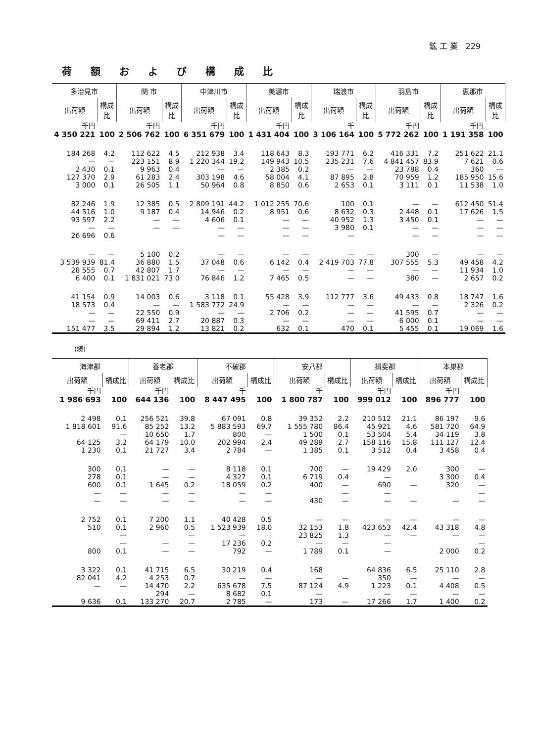鉱 工 業 229
荷額および構成比
| 多治見市 | | 関 市 | | 中津川市 | | 美濃市 | | 瑞浪市 | | 羽島市 | | 恵那市 | |
| --- | --- | --- | --- | --- | --- | --- | --- | --- | --- | --- | --- | --- | --- |
| 出荷額 | 構成比 | 出荷額 | 構成比 | 出荷額 | 構成比 | 出荷額 | 構成比 | 出荷額 | 構成比 | 出荷額 | 構成比 | 出荷額 | 構成比 |
| 千円 | | 千円 | | 千円 | | 千円 | | 千 | | 千円 | | 千円 | |
| 4 350 221 | 100 | 2 506 762 | 100 | 6 351 679 | 100 | 1 431 404 | 100 | 3 106 164 | 100 | 5 772 262 | 100 | 1 191 358 | 100 |
| 184 268 | 4.2 | 112 622 | 4.5 | 212 938 | 3.4 | 118 643 | 8.3 | 193 771 | 6.2 | 416 331 | 7.2 | 251 622 | 21.1 |
| — | — | 223 151 | 8.9 | 1 220 344 | 19.2 | 149 943 | 10.5 | 235 231 | 7.6 | 4 841 457 | 83.9 | 7 621 | 0.6 |
| 2 430 | 0.1 | 9 963 | 0.4 | — | — | 2 385 | 0.2 | — | — | 23 788 | 0.4 | 360 | — |
| 127 370 | 2.9 | 61 283 | 2.4 | 303 198 | 4.6 | 58 004 | 4.1 | 87 895 | 2.8 | 70 959 | 1.2 | 185 950 | 15.6 |
| 3 000 | 0.1 | 26 505 | 1.1 | 50 964 | 0.8 | 8 850 | 0.6 | 2 653 | 0.1 | 3 111 | 0.1 | 11 538 | 1.0 |
| 82 246 | 1.9 | 12 385 | 0.5 | 2 809 191 | 44.2 | 1 012 255 | 70.6 | 100 | 0.1 | — | — | 612 450 | 51.4 |
| 44 516 | 1.0 | 9 187 | 0.4 | 14 946 | 0.2 | 8 951 | 0.6 | 8 632 | 0.3 | 2 448 | 0.1 | 17 626 | 1.5 |
| 93 597 | 2.2 | — | — | 4 606 | 0.1 | — | — | 40 952 | 1.3 | 3 450 | 0.1 | — | — |
| — | — | — | — | — | — | — | — | 3 980 | 0.1 | — | — | — | — |
| 26 696 | 0.6 | | | — | — | — | — | — | | — | — | — | — |
| — | — | 5 100 | 0.2 | — | — | — | — | — | — | 300 | — | — | — |
| 3 539 939 | 81.4 | 36 880 | 1.5 | 37 048 | 0.6 | 6 142 | 0.4 | 2 419 703 | 77.8 | 307 555 | 5.3 | 49 458 | 4.2 |
| 28 555 | 0.7 | 42 807 | 1.7 | — | — | — | — | — | — | — | — | 11 934 | 1.0 |
| 6 400 | 0.1 | 1 831 021 | 73.0 | 76 846 | 1.2 | 7 465 | 0.5 | — | — | 380 | — | 2 657 | 0.2 |
| 41 154 | 0.9 | 14 003 | 0.6 | 3 118 | 0.1 | 55 428 | 3.9 | 112 777 | 3.6 | 49 433 | 0.8 | 18 747 | 1.6 |
| 18 573 | 0.4 | — | — | 1 583 772 | 24.9 | — | — | — | — | — | — | 2 326 | 0.2 |
| — | — | 22 550 | 0.9 | — | — | 2 706 | 0.2 | — | — | 41 595 | 0.7 | — | — |
| — | — | 69 411 | 2.7 | 20 887 | 0.3 | — | — | — | — | 6 000 | 0.1 | — | — |
| 151 477 | 3.5 | 29 894 | 1.2 | 13 821 | 0.2 | 632 | 0.1 | 470 | 0.1 | 5 455 | 0.1 | 19 069 | 1.6 |
(続)
| 海津郡 | | 養老郡 | | 不破郡 | | 安八郡 | | 揖斐郡 | | 本巣郡 | |
| --- | --- | --- | --- | --- | --- | --- | --- | --- | --- | --- | --- |
| 出荷額 | 構成比 | 出荷額 | 構成比 | 出荷額 | 構成比 | 出荷額 | 構成比 | 出荷額 | 構成比 | 出荷額 | 構成比 |
| 千円 | | 千円 | | 千 | | 千 | | 千円 | | 千円 | |
| 1 986 693 | 100 | 644 136 | 100 | 8 447 495 | 100 | 1 800 787 | 100 | 999 012 | 100 | 896 777 | 100 |
| 2 498 | 0.1 | 256 521 | 39.8 | 67 091 | 0.8 | 39 352 | 2.2 | 210 512 | 21.1 | 86 197 | 9.6 |
| 1 818 601 | 91.6 | 85 252 | 13.2 | 5 883 593 | 69.7 | 1 555 780 | 86.4 | 45 921 | 4.6 | 581 720 | 64.9 |
| | — | 10 650 | 1.7 | 800 | — | 1 500 | 0.1 | 53 504 | 5.4 | 34 119 | 3.8 |
| 64 125 | 3.2 | 64 179 | 10.0 | 202 994 | 2.4 | 49 289 | 2.7 | 158 116 | 15.8 | 111 127 | 12.4 |
| 1 230 | 0.1 | 21 727 | 3.4 | 2 784 | — | 1 385 | 0.1 | 3 512 | 0.4 | 3 458 | 0.4 |
| 300 | 0.1 | — | — | 8 118 | 0.1 | 700 | — | 19 429 | 2.0 | 300 | — |
| 278 | 0.1 | — | — | 4 327 | 0.1 | 6 719 | 0.4 | — | | 3 300 | 0.4 |
| 600 | 0.1 | 1 645 | 0.2 | 18 059 | 0.2 | 400 | — | 690 | — | 320 | — |
| — | — | — | — | — | — | | — | — | | | — |
| — | — | — | — | — | — | 430 | — | — | — | — | — |
| 2 752 | 0.1 | 7 200 | 1.1 | 40 428 | 0.5 | — | — | — | — | — | — |
| 510 | 0.1 | 2 960 | 0.5 | 1 523 939 | 18.0 | 32 153 | 1.8 | 423 653 | 42.4 | 43 318 | 4.8 |
| | — | | — | — | | 23 825 | 1.3 | — | — | — | — |
| | — | — | — | 17 236 | 0.2 | — | — | — | | | — |
| 800 | 0.1 | — | — | 792 | — | 1 789 | 0.1 | — | | 2 000 | 0.2 |
| 3 322 | 0.1 | 41 715 | 6.5 | 30 219 | 0.4 | 168 | | 64 836 | 6.5 | 25 110 | 2.8 |
| 82 041 | 4.2 | 4 253 | 0.7 | — | — | — | — | 350 | — | — | — |
| — | — | 14 470 | 2.2 | 635 678 | 7.5 | 87 124 | 4.9 | 1 223 | 0.1 | 4 408 | 0.5 |
| | | 294 | — | 8 682 | 0.1 | — | | — | — | — | — |
| 9 636 | 0.1 | 133 270 | 20.7 | 2 785 | — | 173 | — | 17 266 | 1.7 | 1 400 | 0.2 |